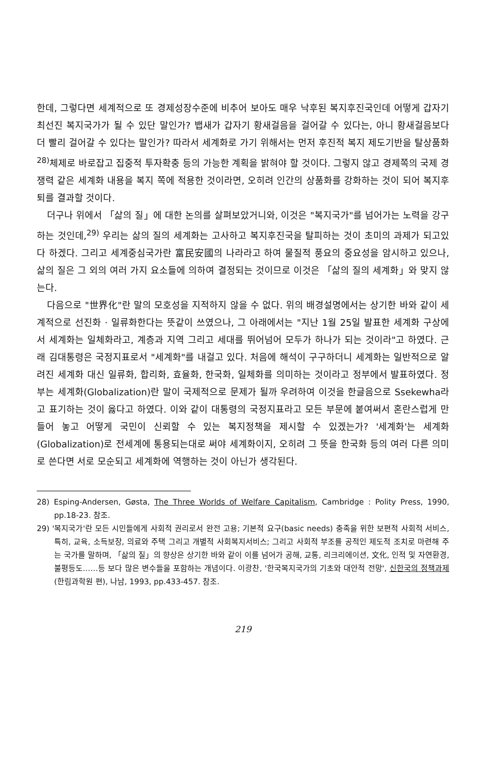한데, 그렇다면 세계적으로 또 경제성장수준에 비추어 보아도 매우 낙후된 복지후진국인데 어떻게 갑자기 최선진 복지국가가 될 수 있단 말인가? 뱁새가 갑자기 황새걸음을 걸어갈 수 있다는, 아니 황새걸음보다 더 빨리 걸어갈 수 있다는 말인가? 따라서 세계화로 가기 위해서는 먼저 후진적 복지 제도기반을 탈상품화<sup>28)</sup>체제로 바로잡고 집중적 투자확충 등의 가능한 계획을 밝혀야 할 것이다. 그렇지 않고 경제쪽의 국제 경쟁력 같은 세계화 내용을 복지 쪽에 적용한 것이라면, 오히려 인간의 상품화를 강화하는 것이 되어 복지후퇴를 결과할 것이다.
더구나 위에서 「삶의 질」에 대한 논의를 살펴보았거니와, 이것은 "복지국가"를 넘어가는 노력을 강구하는 것인데,<sup>29)</sup> 우리는 삶의 질의 세계화는 고사하고 복지후진국을 탈피하는 것이 초미의 과제가 되고있다 하겠다. 그리고 세계중심국가란 富民安國의 나라라고 하여 물질적 풍요의 중요성을 암시하고 있으나, 삶의 질은 그 외의 여러 가지 요소들에 의하여 결정되는 것이므로 이것은 「삶의 질의 세계화」와 맞지 않는다.
다음으로 "世界化"란 말의 모호성을 지적하지 않을 수 없다. 위의 배경설명에서는 상기한 바와 같이 세계적으로 선진화 · 일류화한다는 뜻같이 쓰였으나, 그 아래에서는 "지난 1월 25일 발표한 세계화 구상에서 세계화는 일체화라고, 계층과 지역 그리고 세대를 뛰어넘어 모두가 하나가 되는 것이라"고 하였다. 근래 김대통령은 국정지표로서 "세계화"를 내걸고 있다. 처음에 해석이 구구하더니 세계화는 일반적으로 알려진 세계화 대신 일류화, 합리화, 효율화, 한국화, 일체화를 의미하는 것이라고 정부에서 발표하였다. 정부는 세계화(Globalization)란 말이 국제적으로 문제가 될까 우려하여 이것을 한글음으로 Ssekewha라고 표기하는 것이 옳다고 하였다. 이와 같이 대통령의 국정지표라고 모든 부문에 붙여써서 혼란스럽게 만들어 놓고 어떻게 국민이 신뢰할 수 있는 복지정책을 제시할 수 있겠는가? '세계화'는 세계화(Globalization)로 전세계에 통용되는대로 써야 세계화이지, 오히려 그 뜻을 한국화 등의 여러 다른 의미로 쓴다면 서로 모순되고 세계화에 역행하는 것이 아닌가 생각된다.
28) Esping-Andersen, Gøsta, The Three Worlds of Welfare Capitalism, Cambridge : Polity Press, 1990, pp.18-23. 참조.
29) '복지국가'란 모든 시민들에게 사회적 권리로서 완전 고용; 기본적 요구(basic needs) 충족을 위한 보편적 사회적 서비스, 특히, 교육, 소득보장, 의료와 주택 그리고 개별적 사회복지서비스; 그리고 사회적 부조를 공적인 제도적 조치로 마련해 주는 국가를 말하며, 「삶의 질」의 향상은 상기한 바와 같이 이를 넘어가 공해, 교통, 리크리에이션, 文化, 인적 및 자연환경, 불평등도……등 보다 많은 변수들을 포함하는 개념이다. 이광찬, '한국복지국가의 기초와 대안적 전망', 신한국의 정책과제(한림과학원 편), 나남, 1993, pp.433-457. 참조.
219